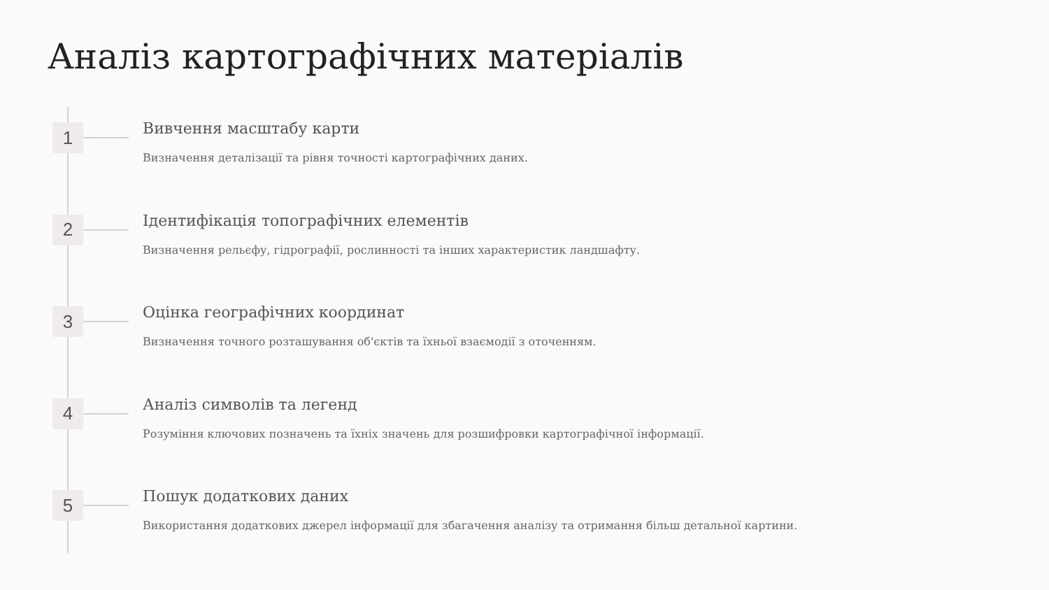Аналіз картографічних матеріалів
1
Вивчення масштабу карти
Визначення деталізації та рівня точності картографічних даних.
2
Ідентифікація топографічних елементів
Визначення рельєфу, гідрографії, рослинності та інших характеристик ландшафту.
3
Оцінка географічних координат
Визначення точного розташування об'єктів та їхньої взаємодії з оточенням.
4
Аналіз символів та легенд
Розуміння ключових позначень та їхніх значень для розшифровки картографічної інформації.
5
Пошук додаткових даних
Використання додаткових джерел інформації для збагачення аналізу та отримання більш детальної картини.